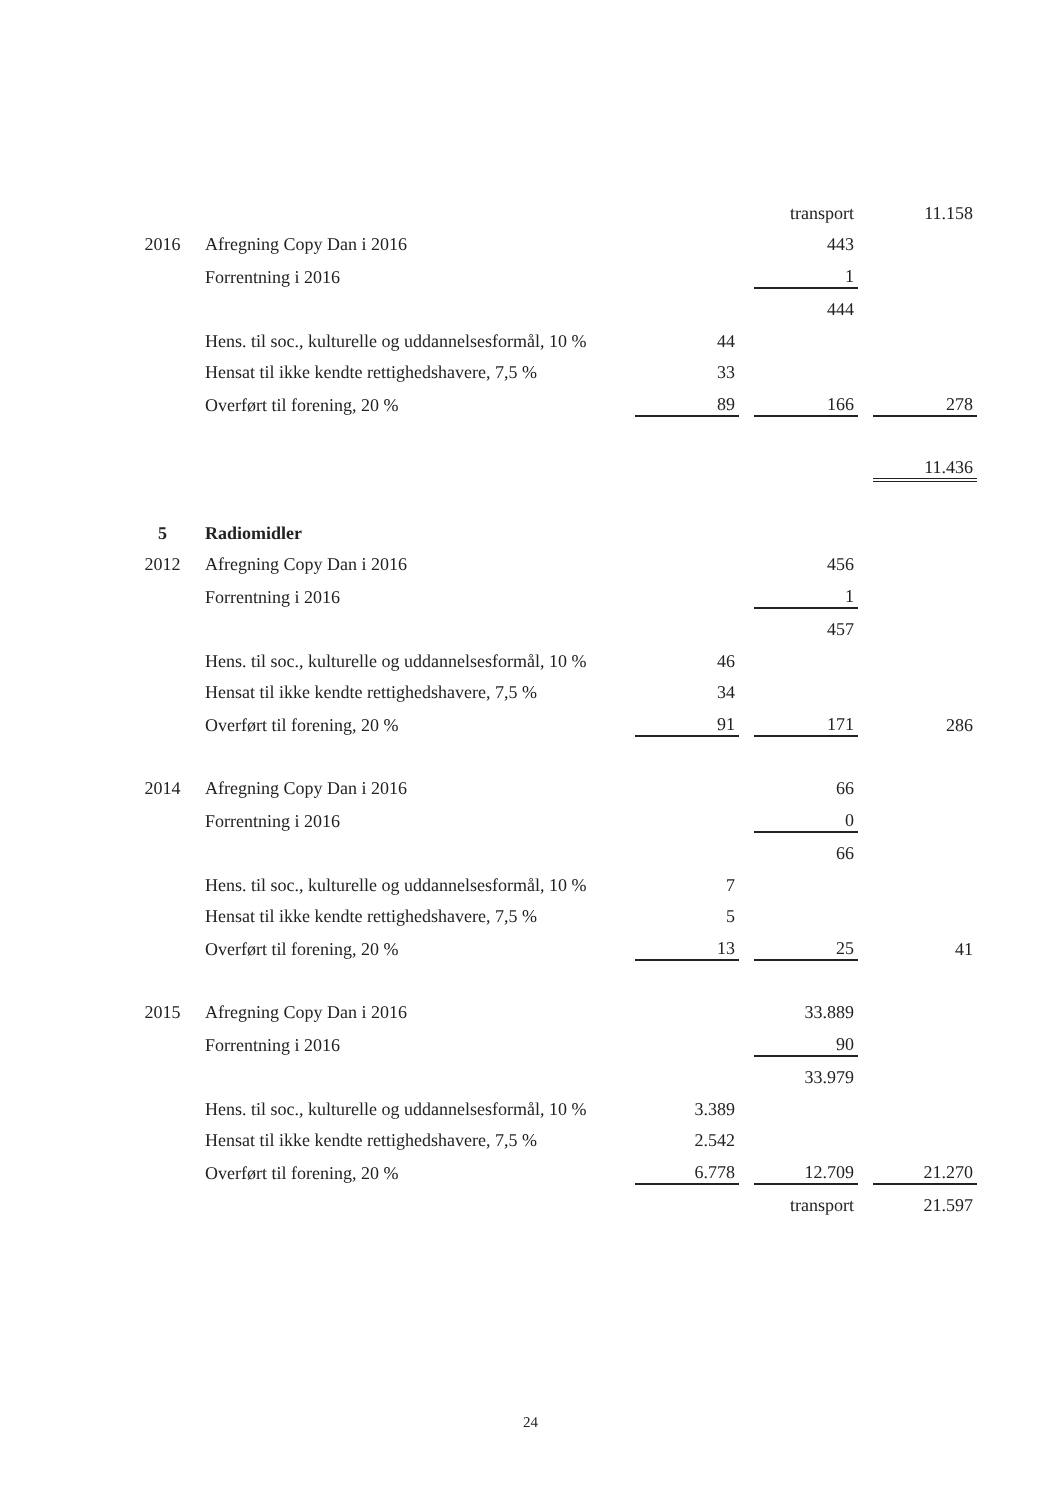| | | | | transport | | 11.158 |
| 2016 | Afregning Copy Dan i 2016 | | | 443 | | |
| | Forrentning i 2016 | | | 1 | | |
| | | | | 444 | | |
| | Hens. til soc., kulturelle og uddannelsesformål, 10 % | 44 | | | | |
| | Hensat til ikke kendte rettighedshavere, 7,5 % | 33 | | | | |
| | Overført til forening, 20 % | 89 | | 166 | | 278 |
| | | | | | | 11.436 |
| 5 | Radiomidler | | | | | |
| 2012 | Afregning Copy Dan i 2016 | | | 456 | | |
| | Forrentning i 2016 | | | 1 | | |
| | | | | 457 | | |
| | Hens. til soc., kulturelle og uddannelsesformål, 10 % | 46 | | | | |
| | Hensat til ikke kendte rettighedshavere, 7,5 % | 34 | | | | |
| | Overført til forening, 20 % | 91 | | 171 | | 286 |
| 2014 | Afregning Copy Dan i 2016 | | | 66 | | |
| | Forrentning i 2016 | | | 0 | | |
| | | | | 66 | | |
| | Hens. til soc., kulturelle og uddannelsesformål, 10 % | 7 | | | | |
| | Hensat til ikke kendte rettighedshavere, 7,5 % | 5 | | | | |
| | Overført til forening, 20 % | 13 | | 25 | | 41 |
| 2015 | Afregning Copy Dan i 2016 | | | 33.889 | | |
| | Forrentning i 2016 | | | 90 | | |
| | | | | 33.979 | | |
| | Hens. til soc., kulturelle og uddannelsesformål, 10 % | 3.389 | | | | |
| | Hensat til ikke kendte rettighedshavere, 7,5 % | 2.542 | | | | |
| | Overført til forening, 20 % | 6.778 | | 12.709 | | 21.270 |
| | | | | transport | | 21.597 |
24